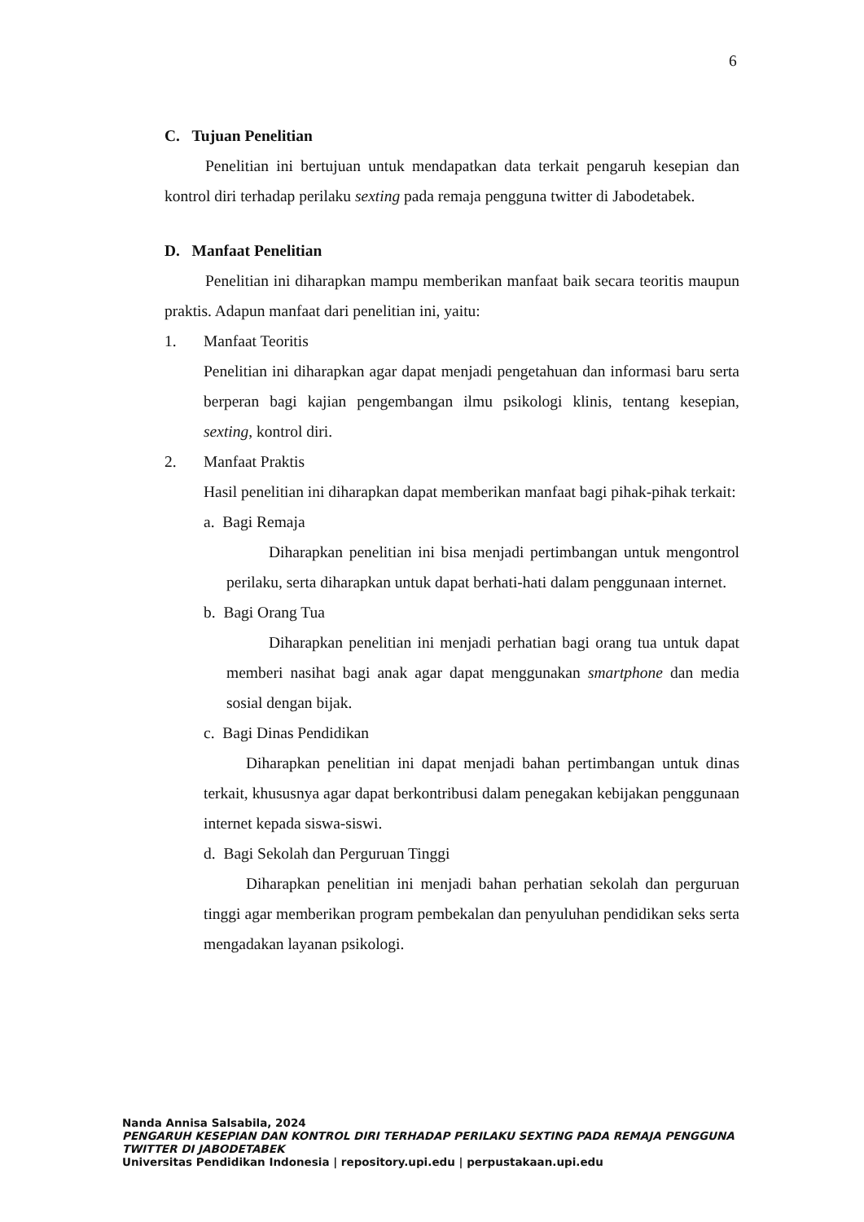6
C. Tujuan Penelitian
Penelitian ini bertujuan untuk mendapatkan data terkait pengaruh kesepian dan kontrol diri terhadap perilaku sexting pada remaja pengguna twitter di Jabodetabek.
D. Manfaat Penelitian
Penelitian ini diharapkan mampu memberikan manfaat baik secara teoritis maupun praktis. Adapun manfaat dari penelitian ini, yaitu:
1. Manfaat Teoritis
Penelitian ini diharapkan agar dapat menjadi pengetahuan dan informasi baru serta berperan bagi kajian pengembangan ilmu psikologi klinis, tentang kesepian, sexting, kontrol diri.
2. Manfaat Praktis
Hasil penelitian ini diharapkan dapat memberikan manfaat bagi pihak-pihak terkait:
a. Bagi Remaja
Diharapkan penelitian ini bisa menjadi pertimbangan untuk mengontrol perilaku, serta diharapkan untuk dapat berhati-hati dalam penggunaan internet.
b. Bagi Orang Tua
Diharapkan penelitian ini menjadi perhatian bagi orang tua untuk dapat memberi nasihat bagi anak agar dapat menggunakan smartphone dan media sosial dengan bijak.
c. Bagi Dinas Pendidikan
Diharapkan penelitian ini dapat menjadi bahan pertimbangan untuk dinas terkait, khususnya agar dapat berkontribusi dalam penegakan kebijakan penggunaan internet kepada siswa-siswi.
d. Bagi Sekolah dan Perguruan Tinggi
Diharapkan penelitian ini menjadi bahan perhatian sekolah dan perguruan tinggi agar memberikan program pembekalan dan penyuluhan pendidikan seks serta mengadakan layanan psikologi.
Nanda Annisa Salsabila, 2024
PENGARUH KESEPIAN DAN KONTROL DIRI TERHADAP PERILAKU SEXTING PADA REMAJA PENGGUNA
TWITTER DI JABODETABEK
Universitas Pendidikan Indonesia | repository.upi.edu | perpustakaan.upi.edu